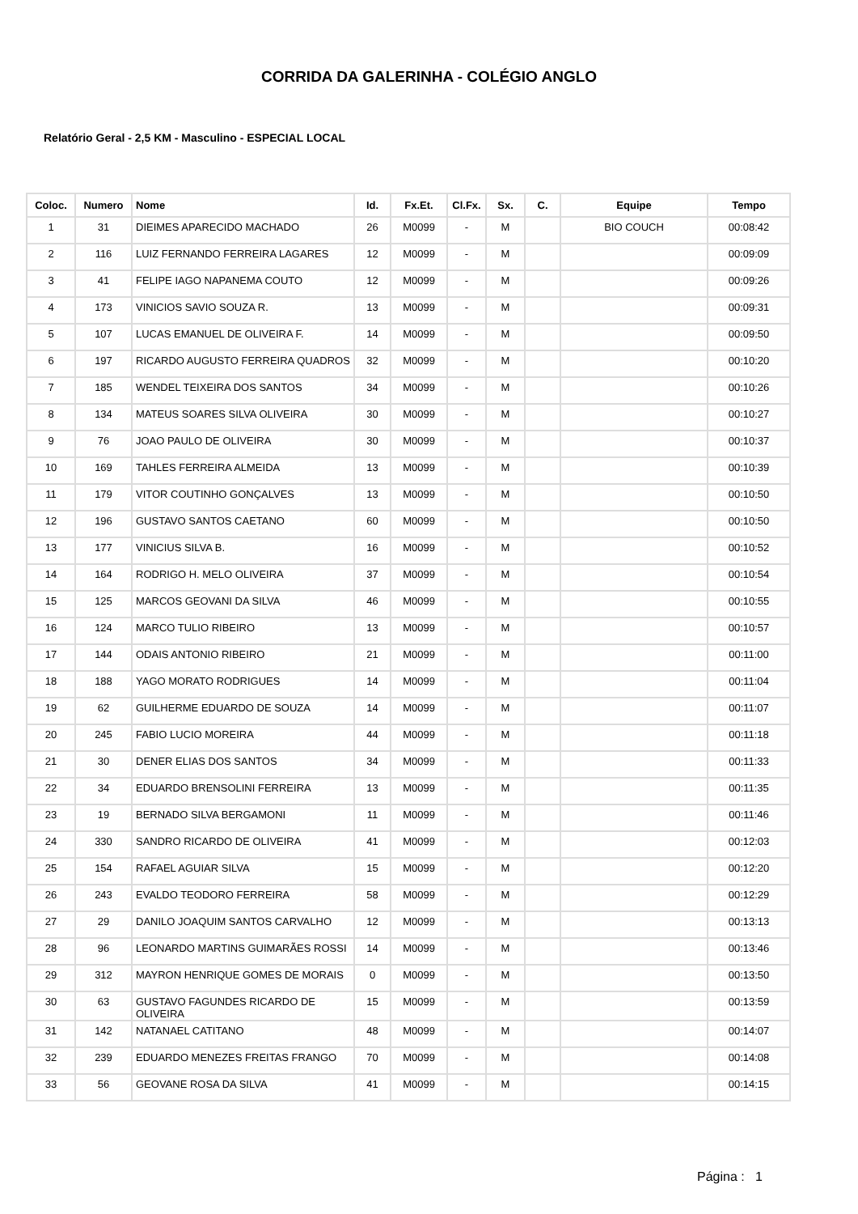CORRIDA DA GALERINHA - COLÉGIO ANGLO
Relatório Geral - 2,5 KM - Masculino - ESPECIAL LOCAL
| Coloc. | Numero | Nome | Id. | Fx.Et. | Cl.Fx. | Sx. | C. | Equipe | Tempo |
| --- | --- | --- | --- | --- | --- | --- | --- | --- | --- |
| 1 | 31 | DIEIMES APARECIDO MACHADO | 26 | M0099 | - | M | | BIO COUCH | 00:08:42 |
| 2 | 116 | LUIZ FERNANDO FERREIRA LAGARES | 12 | M0099 | - | M | | | 00:09:09 |
| 3 | 41 | FELIPE IAGO NAPANEMA COUTO | 12 | M0099 | - | M | | | 00:09:26 |
| 4 | 173 | VINICIOS SAVIO SOUZA R. | 13 | M0099 | - | M | | | 00:09:31 |
| 5 | 107 | LUCAS EMANUEL DE OLIVEIRA F. | 14 | M0099 | - | M | | | 00:09:50 |
| 6 | 197 | RICARDO AUGUSTO FERREIRA QUADROS | 32 | M0099 | - | M | | | 00:10:20 |
| 7 | 185 | WENDEL TEIXEIRA DOS SANTOS | 34 | M0099 | - | M | | | 00:10:26 |
| 8 | 134 | MATEUS SOARES SILVA OLIVEIRA | 30 | M0099 | - | M | | | 00:10:27 |
| 9 | 76 | JOAO PAULO DE OLIVEIRA | 30 | M0099 | - | M | | | 00:10:37 |
| 10 | 169 | TAHLES FERREIRA ALMEIDA | 13 | M0099 | - | M | | | 00:10:39 |
| 11 | 179 | VITOR COUTINHO GONÇALVES | 13 | M0099 | - | M | | | 00:10:50 |
| 12 | 196 | GUSTAVO SANTOS CAETANO | 60 | M0099 | - | M | | | 00:10:50 |
| 13 | 177 | VINICIUS SILVA B. | 16 | M0099 | - | M | | | 00:10:52 |
| 14 | 164 | RODRIGO H. MELO OLIVEIRA | 37 | M0099 | - | M | | | 00:10:54 |
| 15 | 125 | MARCOS GEOVANI DA SILVA | 46 | M0099 | - | M | | | 00:10:55 |
| 16 | 124 | MARCO TULIO RIBEIRO | 13 | M0099 | - | M | | | 00:10:57 |
| 17 | 144 | ODAIS ANTONIO RIBEIRO | 21 | M0099 | - | M | | | 00:11:00 |
| 18 | 188 | YAGO MORATO RODRIGUES | 14 | M0099 | - | M | | | 00:11:04 |
| 19 | 62 | GUILHERME EDUARDO DE SOUZA | 14 | M0099 | - | M | | | 00:11:07 |
| 20 | 245 | FABIO LUCIO MOREIRA | 44 | M0099 | - | M | | | 00:11:18 |
| 21 | 30 | DENER ELIAS DOS SANTOS | 34 | M0099 | - | M | | | 00:11:33 |
| 22 | 34 | EDUARDO BRENSOLINI FERREIRA | 13 | M0099 | - | M | | | 00:11:35 |
| 23 | 19 | BERNADO SILVA BERGAMONI | 11 | M0099 | - | M | | | 00:11:46 |
| 24 | 330 | SANDRO RICARDO DE OLIVEIRA | 41 | M0099 | - | M | | | 00:12:03 |
| 25 | 154 | RAFAEL AGUIAR SILVA | 15 | M0099 | - | M | | | 00:12:20 |
| 26 | 243 | EVALDO TEODORO FERREIRA | 58 | M0099 | - | M | | | 00:12:29 |
| 27 | 29 | DANILO JOAQUIM SANTOS CARVALHO | 12 | M0099 | - | M | | | 00:13:13 |
| 28 | 96 | LEONARDO MARTINS GUIMARÃES ROSSI | 14 | M0099 | - | M | | | 00:13:46 |
| 29 | 312 | MAYRON HENRIQUE GOMES DE MORAIS | 0 | M0099 | - | M | | | 00:13:50 |
| 30 | 63 | GUSTAVO FAGUNDES RICARDO DE OLIVEIRA | 15 | M0099 | - | M | | | 00:13:59 |
| 31 | 142 | NATANAEL CATITANO | 48 | M0099 | - | M | | | 00:14:07 |
| 32 | 239 | EDUARDO MENEZES FREITAS FRANGO | 70 | M0099 | - | M | | | 00:14:08 |
| 33 | 56 | GEOVANE ROSA DA SILVA | 41 | M0099 | - | M | | | 00:14:15 |
Página : 1